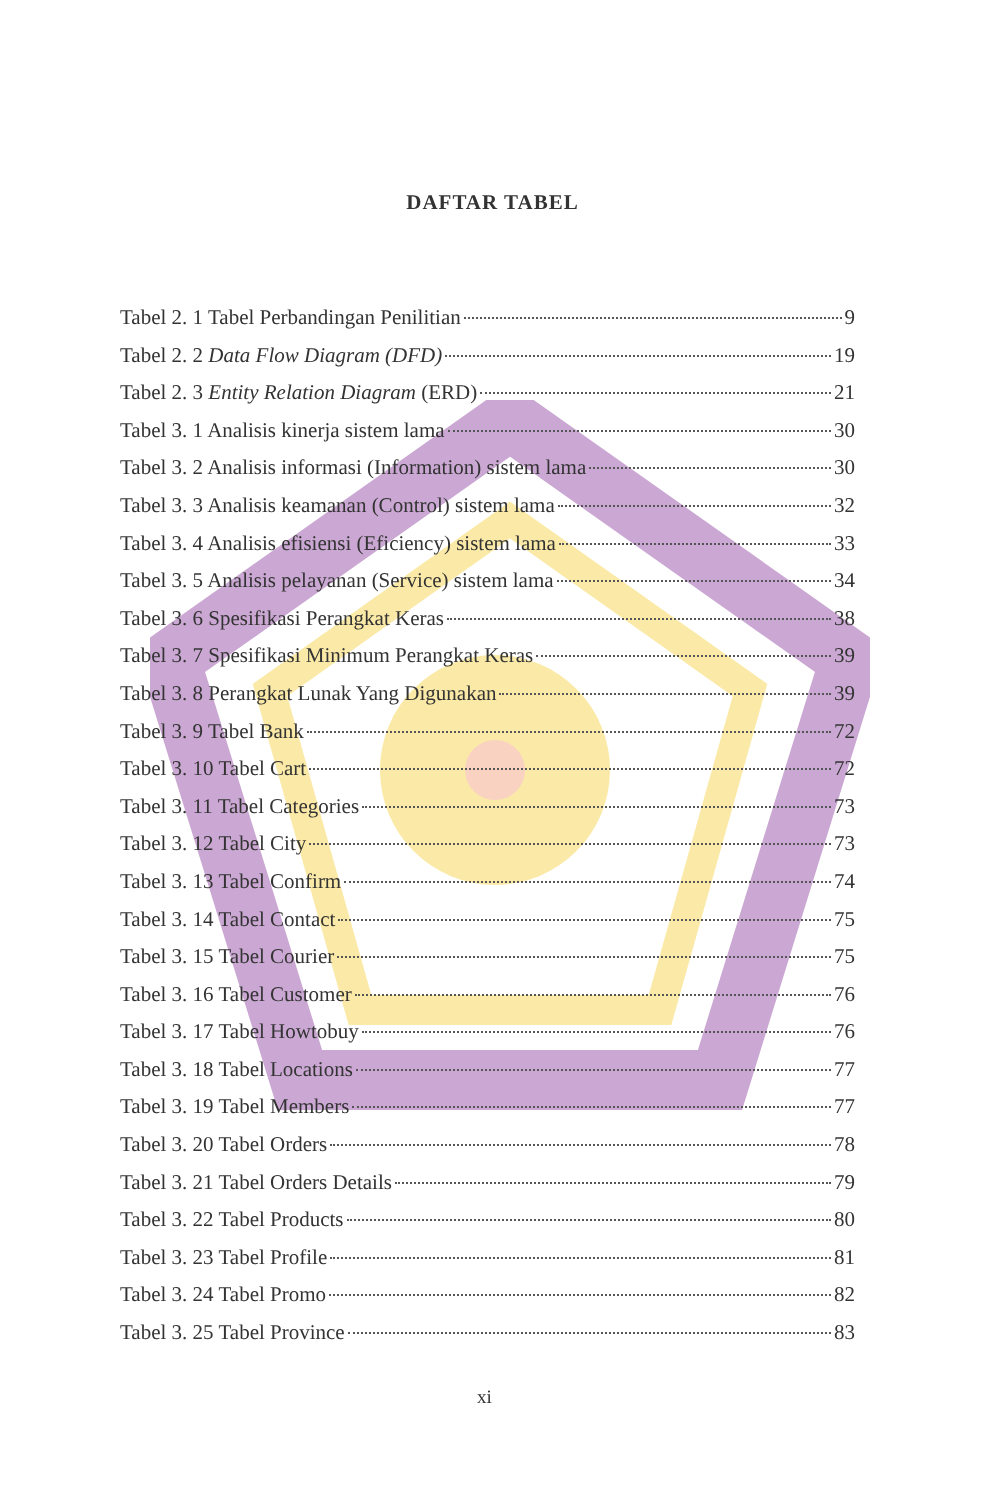DAFTAR TABEL
Tabel 2. 1 Tabel Perbandingan Penilitian 9
Tabel 2. 2 Data Flow Diagram (DFD) 19
Tabel 2. 3 Entity Relation Diagram (ERD) 21
Tabel 3. 1 Analisis kinerja sistem lama 30
Tabel 3. 2 Analisis informasi (Information) sistem lama 30
Tabel 3. 3 Analisis keamanan (Control) sistem lama 32
Tabel 3. 4 Analisis efisiensi (Eficiency) sistem lama 33
Tabel 3. 5 Analisis pelayanan (Service) sistem lama 34
Tabel 3. 6 Spesifikasi Perangkat Keras 38
Tabel 3. 7 Spesifikasi Minimum Perangkat Keras 39
Tabel 3. 8 Perangkat Lunak Yang Digunakan 39
Tabel 3. 9 Tabel Bank 72
Tabel 3. 10 Tabel Cart 72
Tabel 3. 11 Tabel Categories 73
Tabel 3. 12 Tabel City 73
Tabel 3. 13 Tabel Confirm 74
Tabel 3. 14 Tabel Contact 75
Tabel 3. 15 Tabel Courier 75
Tabel 3. 16 Tabel Customer 76
Tabel 3. 17 Tabel Howtobuy 76
Tabel 3. 18 Tabel Locations 77
Tabel 3. 19 Tabel Members 77
Tabel 3. 20 Tabel Orders 78
Tabel 3. 21 Tabel Orders Details 79
Tabel 3. 22 Tabel Products 80
Tabel 3. 23 Tabel Profile 81
Tabel 3. 24 Tabel Promo 82
Tabel 3. 25 Tabel Province 83
xi